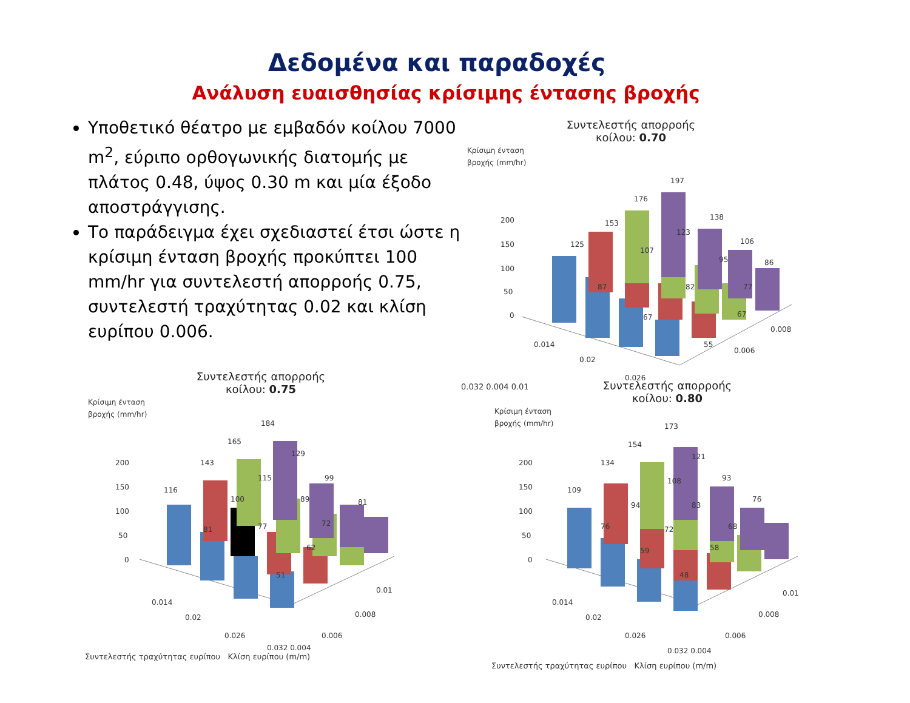Δεδομένα και παραδοχές
Ανάλυση ευαισθησίας κρίσιμης έντασης βροχής
Υποθετικό θέατρο με εμβαδόν κοίλου 7000 m<sup>2</sup>, εύριπο ορθογωνικής διατομής με πλάτος 0.48, ύψος 0.30 m και μία έξοδο αποστράγγισης.
Το παράδειγμα έχει σχεδιαστεί έτσι ώστε η κρίσιμη ένταση βροχής προκύπτει 100 mm/hr για συντελεστή απορροής 0.75, συντελεστή τραχύτητας 0.02 και κλίση ευρίπου 0.006.
Συντελεστής απορροής
κοίλου: 0.70
Κρίσιμη ένταση
βροχής (mm/hr)
200
150
100
50
0
125
153
176
197
138
106
86
87
107
123
67
82
95
77
55
67
0.014
0.02
0.026
0.006
0.008
0.032 0.004 0.01
Συντελεστής απορροής
κοίλου: 0.75
Κρίσιμη ένταση
βροχής (mm/hr)
200
150
100
50
0
116
143
165
184
129
99
81
81
100
115
89
77
72
62
51
0.014
0.02
0.026
0.032 0.004
0.006
0.008
0.01
Συντελεστής τραχύτητας ευρίπου Κλίση ευρίπου (m/m)
Συντελεστής απορροής
κοίλου: 0.80
Κρίσιμη ένταση
βροχής (mm/hr)
200
150
100
50
0
109
134
154
173
121
93
76
76
94
108
83
72
68
59
58
48
0.014
0.02
0.026
0.032 0.004
0.006
0.008
0.01
Συντελεστής τραχύτητας ευρίπου Κλίση ευρίπου (m/m)